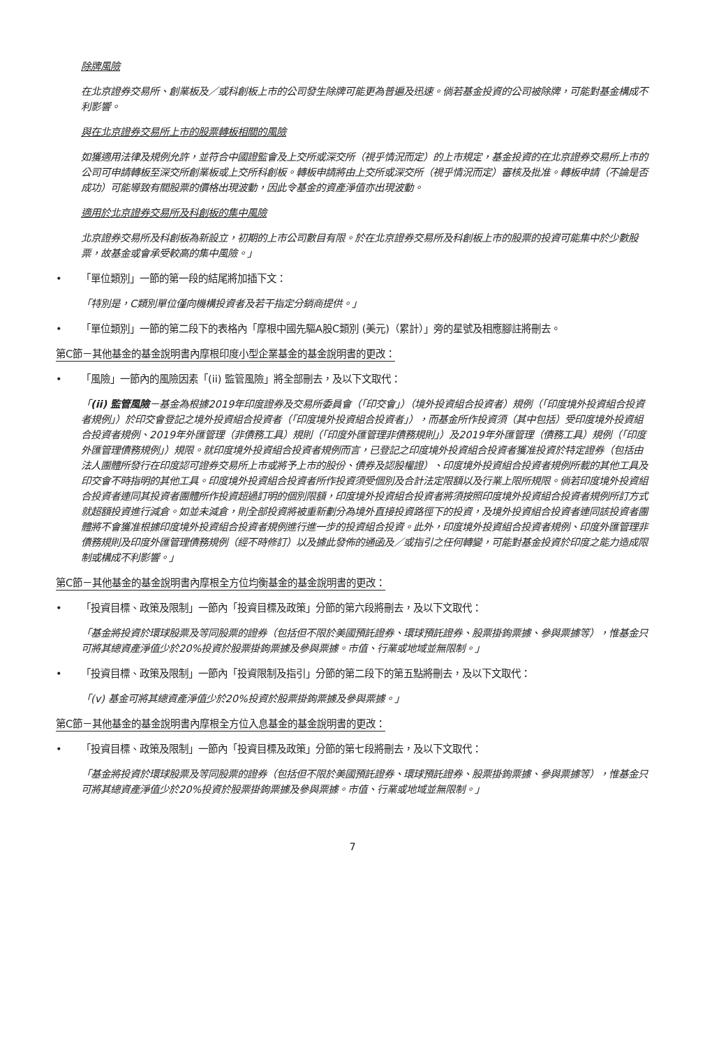除牌風險
在北京證券交易所、創業板及／或科創板上市的公司發生除牌可能更為普遍及迅速。倘若基金投資的公司被除牌，可能對基金構成不利影響。
與在北京證券交易所上市的股票轉板相關的風險
如獲適用法律及規例允許，並符合中國證監會及上交所或深交所（視乎情況而定）的上市規定，基金投資的在北京證券交易所上市的公司可申請轉板至深交所創業板或上交所科創板。轉板申請將由上交所或深交所（視乎情況而定）審核及批准。轉板申請（不論是否成功）可能導致有關股票的價格出現波動，因此令基金的資產淨值亦出現波動。
適用於北京證券交易所及科創板的集中風險
北京證券交易所及科創板為新設立，初期的上市公司數目有限。於在北京證券交易所及科創板上市的股票的投資可能集中於少數股票，故基金或會承受較高的集中風險。」
• 「單位類別」一節的第一段的結尾將加插下文：
「特別是，C類別單位僅向機構投資者及若干指定分銷商提供。」
• 「單位類別」一節的第二段下的表格內「摩根中國先驅A股C類別 (美元)（累計）」旁的星號及相應腳註將刪去。
第C節－其他基金的基金說明書內摩根印度小型企業基金的基金說明書的更改：
• 「風險」一節內的風險因素「(ii) 監管風險」將全部刪去，及以下文取代：
「(ii) 監管風險－基金為根據2019年印度證券及交易所委員會（「印交會」）（境外投資組合投資者）規例（「印度境外投資組合投資者規例」）於印交會登記之境外投資組合投資者（「印度境外投資組合投資者」），而基金所作投資須（其中包括）受印度境外投資組合投資者規例、2019年外匯管理（非債務工具）規則（「印度外匯管理非債務規則」）及2019年外匯管理（債務工具）規例（「印度外匯管理債務規例」）規限。就印度境外投資組合投資者規例而言，已登記之印度境外投資組合投資者獲准投資於特定證券（包括由法人團體所發行在印度認可證券交易所上市或將予上市的股份、債券及認股權證）、印度境外投資組合投資者規例所載的其他工具及印交會不時指明的其他工具。印度境外投資組合投資者所作投資須受個別及合計法定限額以及行業上限所規限。倘若印度境外投資組合投資者連同其投資者團體所作投資超過訂明的個別限額，印度境外投資組合投資者將須按照印度境外投資組合投資者規例所訂方式就超額投資進行減倉。如並未減倉，則全部投資將被重新劃分為境外直接投資路徑下的投資，及境外投資組合投資者連同該投資者團體將不會獲准根據印度境外投資組合投資者規例進行進一步的投資組合投資。此外，印度境外投資組合投資者規例、印度外匯管理非債務規則及印度外匯管理債務規例（經不時修訂）以及據此發佈的通函及／或指引之任何轉變，可能對基金投資於印度之能力造成限制或構成不利影響。」
第C節－其他基金的基金說明書內摩根全方位均衡基金的基金說明書的更改：
• 「投資目標、政策及限制」一節內「投資目標及政策」分節的第六段將刪去，及以下文取代：
「基金將投資於環球股票及等同股票的證券（包括但不限於美國預託證券、環球預託證券、股票掛鉤票據、參與票據等），惟基金只可將其總資產淨值少於20%投資於股票掛鉤票據及參與票據。市值、行業或地域並無限制。」
• 「投資目標、政策及限制」一節內「投資限制及指引」分節的第二段下的第五點將刪去，及以下文取代：
「(v) 基金可將其總資產淨值少於20%投資於股票掛鉤票據及參與票據。」
第C節－其他基金的基金說明書內摩根全方位入息基金的基金說明書的更改：
• 「投資目標、政策及限制」一節內「投資目標及政策」分節的第七段將刪去，及以下文取代：
「基金將投資於環球股票及等同股票的證券（包括但不限於美國預託證券、環球預託證券、股票掛鉤票據、參與票據等），惟基金只可將其總資產淨值少於20%投資於股票掛鉤票據及參與票據。市值、行業或地域並無限制。」
7